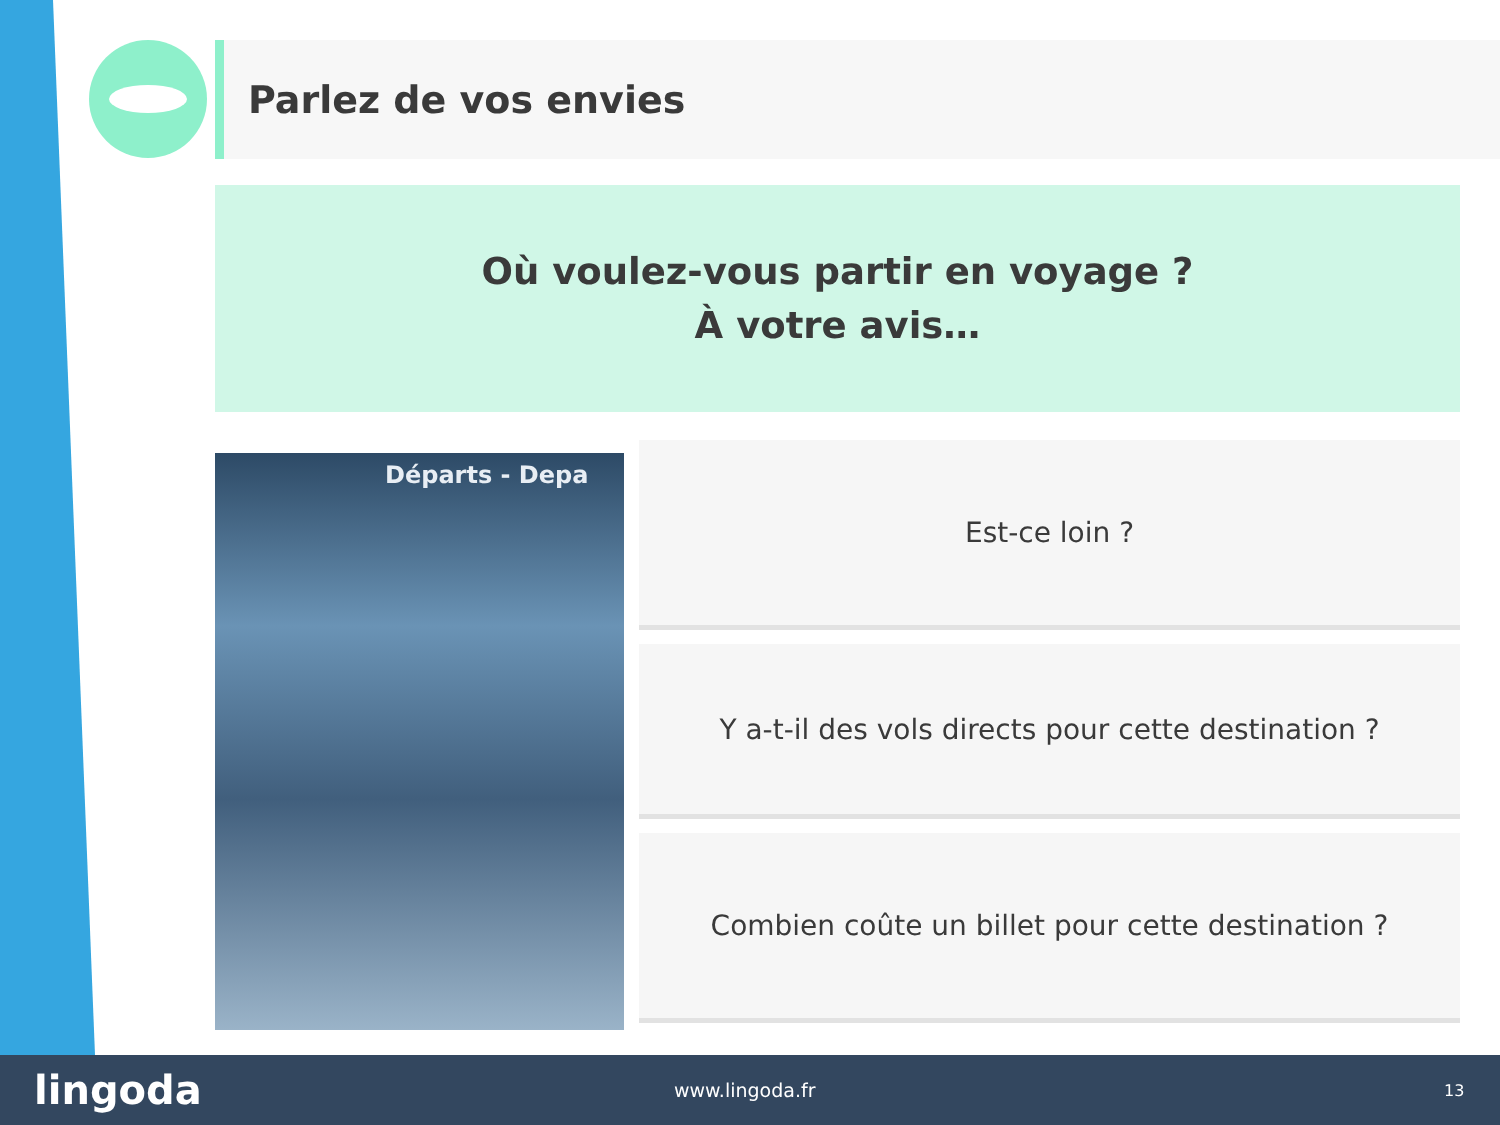Parlez de vos envies
Où voulez-vous partir en voyage ?
À votre avis…
Départs - Depa
Est-ce loin ?
Y a-t-il des vols directs pour cette destination ?
Combien coûte un billet pour cette destination ?
lingoda
www.lingoda.fr
13